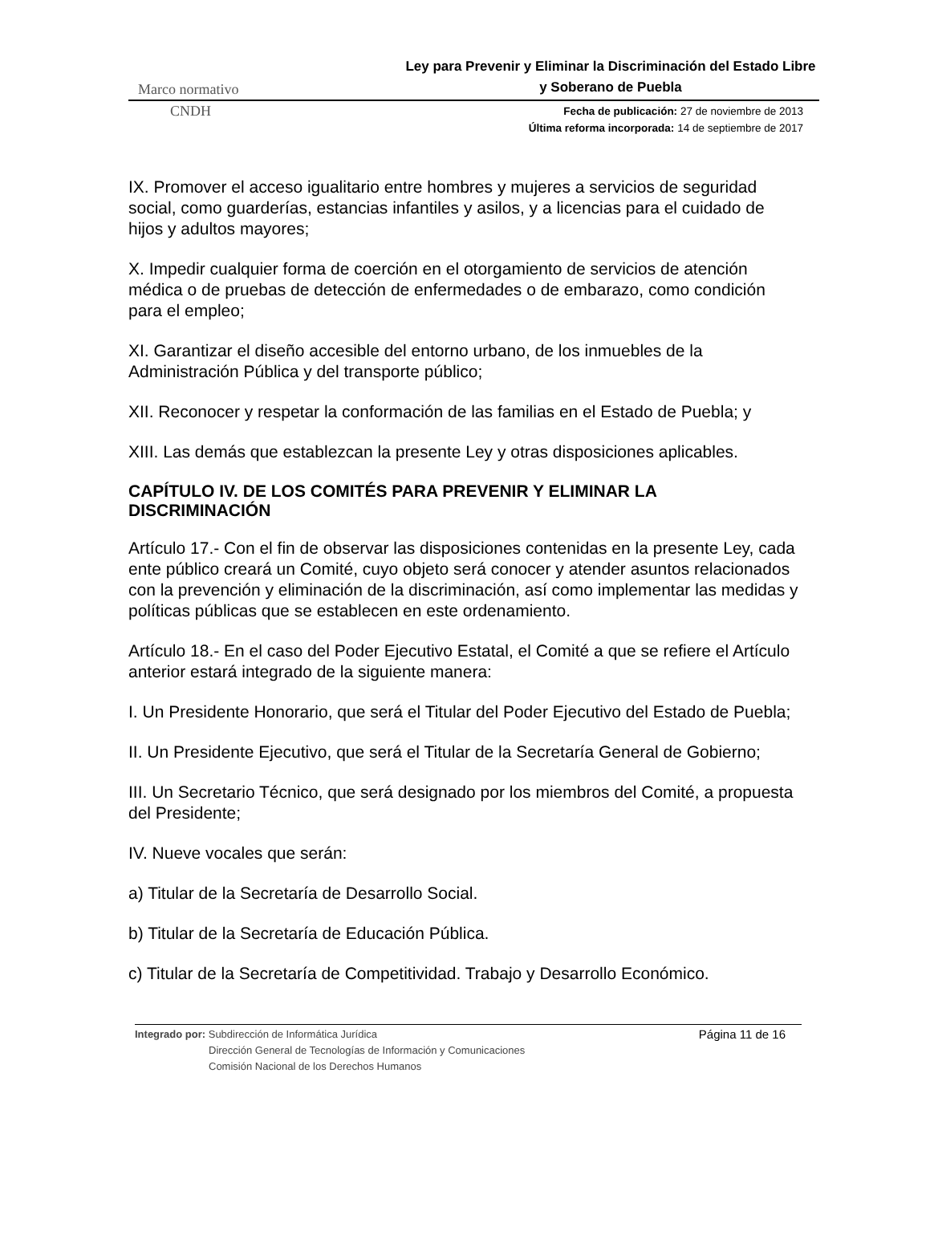Marco normativo
Ley para Prevenir y Eliminar la Discriminación del Estado Libre y Soberano de Puebla
CNDH
Fecha de publicación: 27 de noviembre de 2013
Última reforma incorporada: 14 de septiembre de 2017
IX. Promover el acceso igualitario entre hombres y mujeres a servicios de seguridad social, como guarderías, estancias infantiles y asilos, y a licencias para el cuidado de hijos y adultos mayores;
X. Impedir cualquier forma de coerción en el otorgamiento de servicios de atención médica o de pruebas de detección de enfermedades o de embarazo, como condición para el empleo;
XI. Garantizar el diseño accesible del entorno urbano, de los inmuebles de la Administración Pública y del transporte público;
XII. Reconocer y respetar la conformación de las familias en el Estado de Puebla; y
XIII. Las demás que establezcan la presente Ley y otras disposiciones aplicables.
CAPÍTULO IV. DE LOS COMITÉS PARA PREVENIR Y ELIMINAR LA DISCRIMINACIÓN
Artículo 17.- Con el fin de observar las disposiciones contenidas en la presente Ley, cada ente público creará un Comité, cuyo objeto será conocer y atender asuntos relacionados con la prevención y eliminación de la discriminación, así como implementar las medidas y políticas públicas que se establecen en este ordenamiento.
Artículo 18.- En el caso del Poder Ejecutivo Estatal, el Comité a que se refiere el Artículo anterior estará integrado de la siguiente manera:
I. Un Presidente Honorario, que será el Titular del Poder Ejecutivo del Estado de Puebla;
II. Un Presidente Ejecutivo, que será el Titular de la Secretaría General de Gobierno;
III. Un Secretario Técnico, que será designado por los miembros del Comité, a propuesta del Presidente;
IV. Nueve vocales que serán:
a) Titular de la Secretaría de Desarrollo Social.
b) Titular de la Secretaría de Educación Pública.
c) Titular de la Secretaría de Competitividad. Trabajo y Desarrollo Económico.
Integrado por: Subdirección de Informática Jurídica
Dirección General de Tecnologías de Información y Comunicaciones
Comisión Nacional de los Derechos Humanos
Página 11 de 16